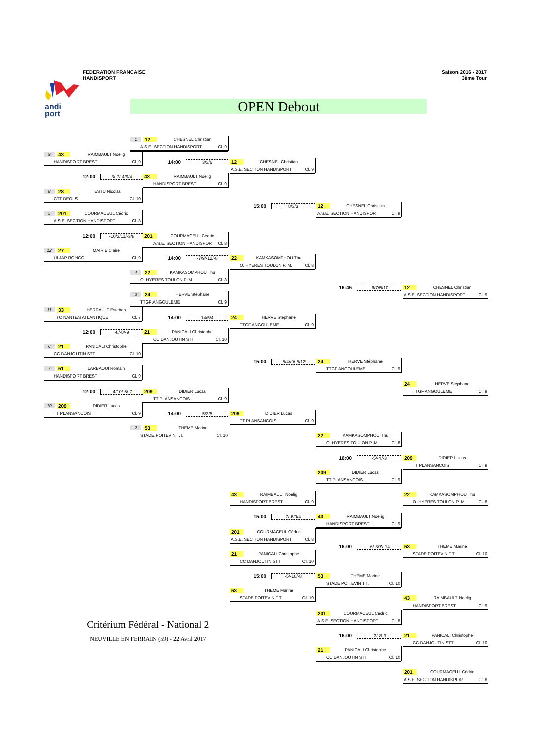andi
port
FEDERATION FRANCAISE
HANDISPORT
Saison 2016 - 2017
3ème Tour
OPEN Debout
9 43 RAIMBAULT Noelig
HANDISPORT BREST Cl. 9
12:00 3/-7/-4/9/4
8 28 TESTU Nicolas
CTT DEOLS Cl. 10
5 201 COURMACEUL Cédric
A.S.E. SECTION HANDISPORT Cl. 8
12:00 -10/3/11/-3/8
12 27 MAIRIE Claire
ULJAP RONCQ Cl. 9
11 33 HERRAULT Esteban
TTC NANTES ATLANTIQUE Cl. 7
12:00 -8/-8/-9
6 21 PANICALI Christophe
CC DANJOUTIN STT Cl. 10
7 51 LARBAOUI Romain
HANDISPORT BREST Cl. 9
12:00 -4/10/-5/-7
10 209 DIDIER Lucas
TT PLANSANCOIS Cl. 9
1 12 CHESNEL Christian
A.S.E. SECTION HANDISPORT Cl. 9
14:00 3/3/6
43 RAIMBAULT Noelig
HANDISPORT BREST Cl. 9
201 COURMACEUL Cédric
A.S.E. SECTION HANDISPORT Cl. 8
14:00 -7/9/-12/-8
4 22 KAMKASOMPHOU Thu
O. HYERES TOULON P. M. Cl. 8
3 24 HERVE Stéphane
TTGF ANGOULEME Cl. 9
14:00 14/5/4
21 PANICALI Christophe
CC DANJOUTIN STT Cl. 10
209 DIDIER Lucas
TT PLANSANCOIS Cl. 9
14:00 5/3/5
2 53 THEME Marine
STADE POITEVIN T.T. Cl. 10
12 CHESNEL Christian
A.S.E. SECTION HANDISPORT Cl. 9
15:00 8/3/3
22 KAMKASOMPHOU Thu
O. HYERES TOULON P. M. Cl. 8
24 HERVE Stéphane
TTGF ANGOULEME Cl. 9
15:00 -5/4//9/-5/12
209 DIDIER Lucas
TT PLANSANCOIS Cl. 9
43 RAIMBAULT Noelig
HANDISPORT BREST Cl. 9
15:00 7/-6/9/4
201 COURMACEUL Cédric
A.S.E. SECTION HANDISPORT Cl. 8
21 PANICALI Christophe
CC DANJOUTIN STT Cl. 10
15:00 -5/-10/-8
53 THEME Marine
STADE POITEVIN T.T. Cl. 10
12 CHESNEL Christian
A.S.E. SECTION HANDISPORT Cl. 9
16:45 -6/7/5/10
24 HERVE Stéphane
TTGF ANGOULEME Cl. 9
22 KAMKASOMPHOU Thu
O. HYERES TOULON P. M. Cl. 8
16:00 -5/-4/-3
209 DIDIER Lucas
TT PLANSANCOIS Cl. 9
43 RAIMBAULT Noelig
HANDISPORT BREST Cl. 9
16:00 -6/-3/7/-14
53 THEME Marine
STADE POITEVIN T.T. Cl. 10
201 COURMACEUL Cédric
A.S.E. SECTION HANDISPORT Cl. 8
16:00 -3/-8-3
21 PANICALI Christophe
CC DANJOUTIN STT Cl. 10
12 CHESNEL Christian
A.S.E. SECTION HANDISPORT Cl. 9
24 HERVE Stéphane
TTGF ANGOULEME Cl. 9
209 DIDIER Lucas
TT PLANSANCOIS Cl. 9
22 KAMKASOMPHOU Thu
O. HYERES TOULON P. M. Cl. 8
53 THEME Marine
STADE POITEVIN T.T. Cl. 10
43 RAIMBAULT Noelig
HANDISPORT BREST Cl. 9
21 PANICALI Christophe
CC DANJOUTIN STT Cl. 10
201 COURMACEUL Cédric
A.S.E. SECTION HANDISPORT Cl. 8
Critérium Fédéral - National 2
NEUVILLE EN FERRAIN (59) - 22 Avril 2017